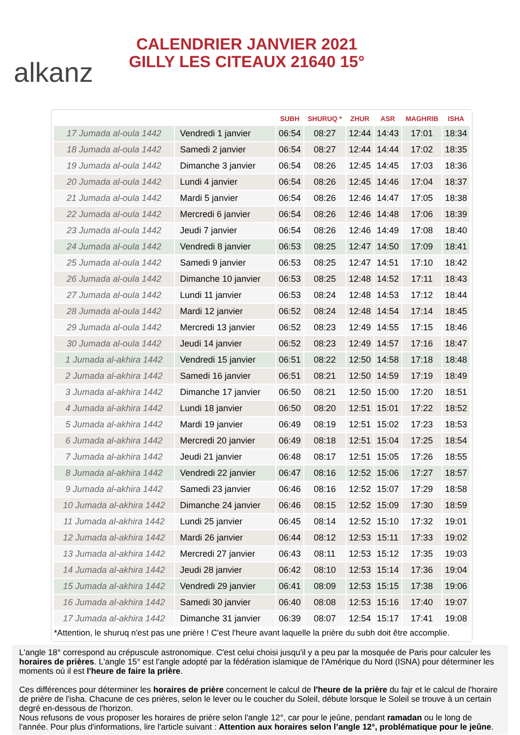alkanz
CALENDRIER JANVIER 2021
GILLY LES CITEAUX 21640 15°
| | | SUBH | SHURUQ * | ZHUR | ASR | MAGHRIB | ISHA |
| --- | --- | --- | --- | --- | --- | --- | --- |
| 17 Jumada al-oula 1442 | Vendredi 1 janvier | 06:54 | 08:27 | 12:44 | 14:43 | 17:01 | 18:34 |
| 18 Jumada al-oula 1442 | Samedi 2 janvier | 06:54 | 08:27 | 12:44 | 14:44 | 17:02 | 18:35 |
| 19 Jumada al-oula 1442 | Dimanche 3 janvier | 06:54 | 08:26 | 12:45 | 14:45 | 17:03 | 18:36 |
| 20 Jumada al-oula 1442 | Lundi 4 janvier | 06:54 | 08:26 | 12:45 | 14:46 | 17:04 | 18:37 |
| 21 Jumada al-oula 1442 | Mardi 5 janvier | 06:54 | 08:26 | 12:46 | 14:47 | 17:05 | 18:38 |
| 22 Jumada al-oula 1442 | Mercredi 6 janvier | 06:54 | 08:26 | 12:46 | 14:48 | 17:06 | 18:39 |
| 23 Jumada al-oula 1442 | Jeudi 7 janvier | 06:54 | 08:26 | 12:46 | 14:49 | 17:08 | 18:40 |
| 24 Jumada al-oula 1442 | Vendredi 8 janvier | 06:53 | 08:25 | 12:47 | 14:50 | 17:09 | 18:41 |
| 25 Jumada al-oula 1442 | Samedi 9 janvier | 06:53 | 08:25 | 12:47 | 14:51 | 17:10 | 18:42 |
| 26 Jumada al-oula 1442 | Dimanche 10 janvier | 06:53 | 08:25 | 12:48 | 14:52 | 17:11 | 18:43 |
| 27 Jumada al-oula 1442 | Lundi 11 janvier | 06:53 | 08:24 | 12:48 | 14:53 | 17:12 | 18:44 |
| 28 Jumada al-oula 1442 | Mardi 12 janvier | 06:52 | 08:24 | 12:48 | 14:54 | 17:14 | 18:45 |
| 29 Jumada al-oula 1442 | Mercredi 13 janvier | 06:52 | 08:23 | 12:49 | 14:55 | 17:15 | 18:46 |
| 30 Jumada al-oula 1442 | Jeudi 14 janvier | 06:52 | 08:23 | 12:49 | 14:57 | 17:16 | 18:47 |
| 1 Jumada al-akhira 1442 | Vendredi 15 janvier | 06:51 | 08:22 | 12:50 | 14:58 | 17:18 | 18:48 |
| 2 Jumada al-akhira 1442 | Samedi 16 janvier | 06:51 | 08:21 | 12:50 | 14:59 | 17:19 | 18:49 |
| 3 Jumada al-akhira 1442 | Dimanche 17 janvier | 06:50 | 08:21 | 12:50 | 15:00 | 17:20 | 18:51 |
| 4 Jumada al-akhira 1442 | Lundi 18 janvier | 06:50 | 08:20 | 12:51 | 15:01 | 17:22 | 18:52 |
| 5 Jumada al-akhira 1442 | Mardi 19 janvier | 06:49 | 08:19 | 12:51 | 15:02 | 17:23 | 18:53 |
| 6 Jumada al-akhira 1442 | Mercredi 20 janvier | 06:49 | 08:18 | 12:51 | 15:04 | 17:25 | 18:54 |
| 7 Jumada al-akhira 1442 | Jeudi 21 janvier | 06:48 | 08:17 | 12:51 | 15:05 | 17:26 | 18:55 |
| 8 Jumada al-akhira 1442 | Vendredi 22 janvier | 06:47 | 08:16 | 12:52 | 15:06 | 17:27 | 18:57 |
| 9 Jumada al-akhira 1442 | Samedi 23 janvier | 06:46 | 08:16 | 12:52 | 15:07 | 17:29 | 18:58 |
| 10 Jumada al-akhira 1442 | Dimanche 24 janvier | 06:46 | 08:15 | 12:52 | 15:09 | 17:30 | 18:59 |
| 11 Jumada al-akhira 1442 | Lundi 25 janvier | 06:45 | 08:14 | 12:52 | 15:10 | 17:32 | 19:01 |
| 12 Jumada al-akhira 1442 | Mardi 26 janvier | 06:44 | 08:12 | 12:53 | 15:11 | 17:33 | 19:02 |
| 13 Jumada al-akhira 1442 | Mercredi 27 janvier | 06:43 | 08:11 | 12:53 | 15:12 | 17:35 | 19:03 |
| 14 Jumada al-akhira 1442 | Jeudi 28 janvier | 06:42 | 08:10 | 12:53 | 15:14 | 17:36 | 19:04 |
| 15 Jumada al-akhira 1442 | Vendredi 29 janvier | 06:41 | 08:09 | 12:53 | 15:15 | 17:38 | 19:06 |
| 16 Jumada al-akhira 1442 | Samedi 30 janvier | 06:40 | 08:08 | 12:53 | 15:16 | 17:40 | 19:07 |
| 17 Jumada al-akhira 1442 | Dimanche 31 janvier | 06:39 | 08:07 | 12:54 | 15:17 | 17:41 | 19:08 |
*Attention, le shuruq n'est pas une prière ! C'est l'heure avant laquelle la prière du subh doit être accomplie.
L'angle 18° correspond au crépuscule astronomique. C'est celui choisi jusqu'il y a peu par la mosquée de Paris pour calculer les horaires de prières. L'angle 15° est l'angle adopté par la fédération islamique de l'Amérique du Nord (ISNA) pour déterminer les moments où il est l'heure de faire la prière.
Ces différences pour déterminer les horaires de prière concernent le calcul de l'heure de la prière du fajr et le calcul de l'horaire de prière de l'isha. Chacune de ces prières, selon le lever ou le coucher du Soleil, débute lorsque le Soleil se trouve à un certain degré en-dessous de l'horizon.
Nous refusons de vous proposer les horaires de prière selon l'angle 12°, car pour le jeûne, pendant ramadan ou le long de l'année. Pour plus d'informations, lire l'article suivant : Attention aux horaires selon l’angle 12°, problématique pour le jeûne.